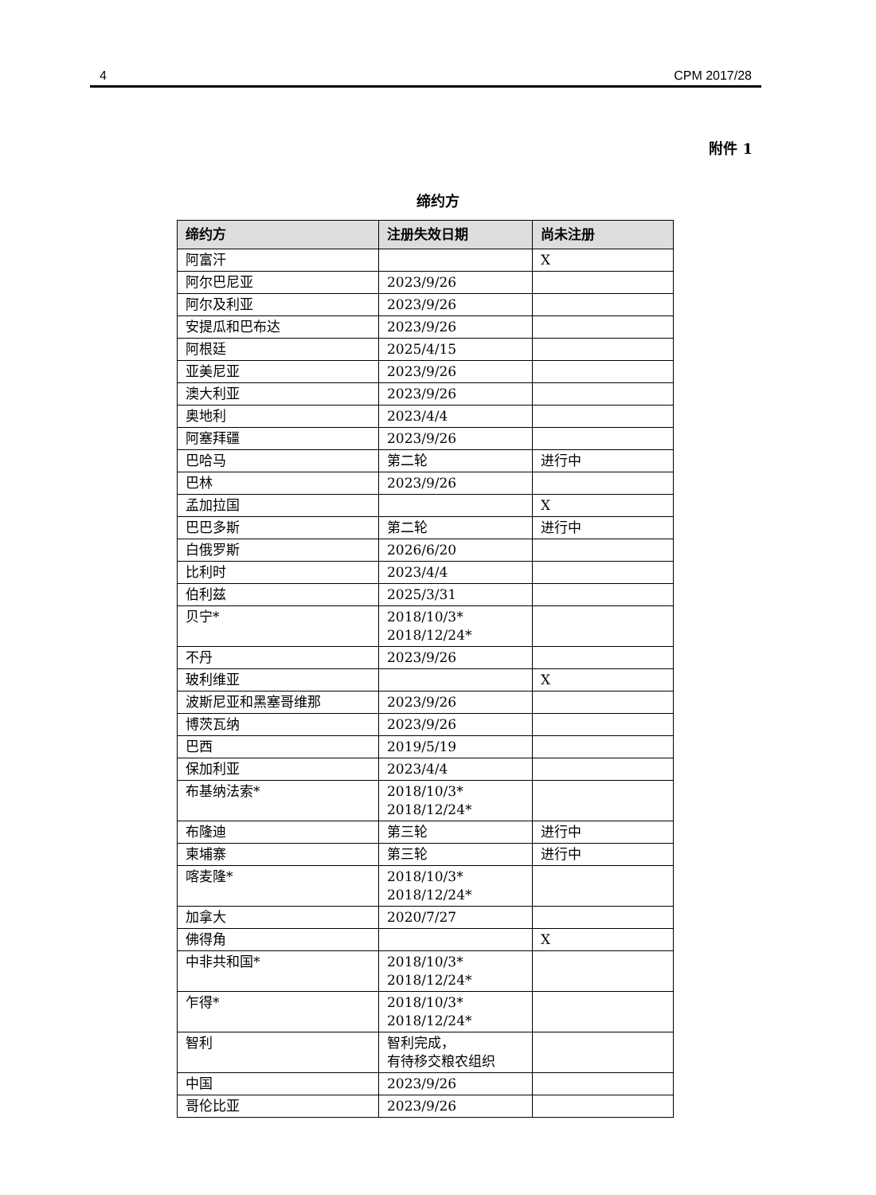4 CPM 2017/28
附件 1
缔约方
| 缔约方 | 注册失效日期 | 尚未注册 |
| --- | --- | --- |
| 阿富汗 | | X |
| 阿尔巴尼亚 | 2023/9/26 | |
| 阿尔及利亚 | 2023/9/26 | |
| 安提瓜和巴布达 | 2023/9/26 | |
| 阿根廷 | 2025/4/15 | |
| 亚美尼亚 | 2023/9/26 | |
| 澳大利亚 | 2023/9/26 | |
| 奥地利 | 2023/4/4 | |
| 阿塞拜疆 | 2023/9/26 | |
| 巴哈马 | 第二轮 | 进行中 |
| 巴林 | 2023/9/26 | |
| 孟加拉国 | | X |
| 巴巴多斯 | 第二轮 | 进行中 |
| 白俄罗斯 | 2026/6/20 | |
| 比利时 | 2023/4/4 | |
| 伯利兹 | 2025/3/31 | |
| 贝宁* | 2018/10/3* 2018/12/24* | |
| 不丹 | 2023/9/26 | |
| 玻利维亚 | | X |
| 波斯尼亚和黑塞哥维那 | 2023/9/26 | |
| 博茨瓦纳 | 2023/9/26 | |
| 巴西 | 2019/5/19 | |
| 保加利亚 | 2023/4/4 | |
| 布基纳法索* | 2018/10/3* 2018/12/24* | |
| 布隆迪 | 第三轮 | 进行中 |
| 柬埔寨 | 第三轮 | 进行中 |
| 喀麦隆* | 2018/10/3* 2018/12/24* | |
| 加拿大 | 2020/7/27 | |
| 佛得角 | | X |
| 中非共和国* | 2018/10/3* 2018/12/24* | |
| 乍得* | 2018/10/3* 2018/12/24* | |
| 智利 | 智利完成， 有待移交粮农组织 | |
| 中国 | 2023/9/26 | |
| 哥伦比亚 | 2023/9/26 | |